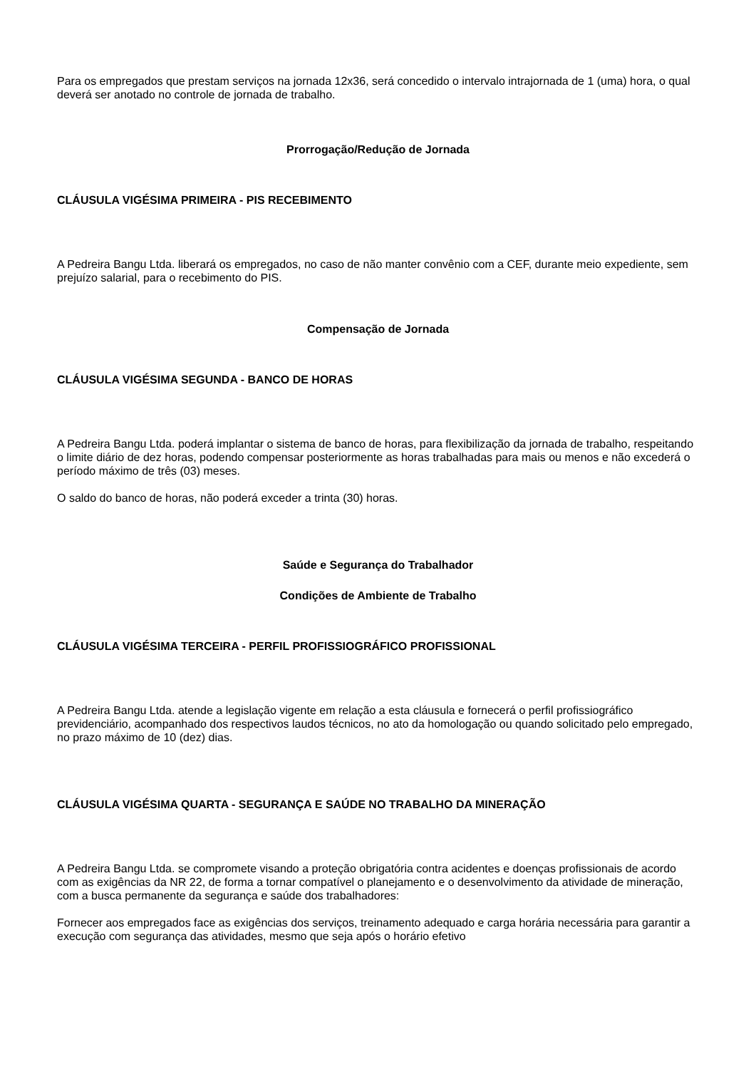Para os empregados que prestam serviços na jornada 12x36, será concedido o intervalo intrajornada de 1 (uma) hora, o qual deverá ser anotado no controle de jornada de trabalho.
Prorrogação/Redução de Jornada
CLÁUSULA VIGÉSIMA PRIMEIRA - PIS RECEBIMENTO
A Pedreira Bangu Ltda. liberará os empregados, no caso de não manter convênio com a CEF, durante meio expediente, sem prejuízo salarial, para o recebimento do PIS.
Compensação de Jornada
CLÁUSULA VIGÉSIMA SEGUNDA - BANCO DE HORAS
A Pedreira Bangu Ltda. poderá implantar o sistema de banco de horas, para flexibilização da jornada de trabalho, respeitando o limite diário de dez horas, podendo compensar posteriormente as horas trabalhadas para mais ou menos e não excederá o período máximo de três (03) meses.
O saldo do banco de horas, não poderá exceder a trinta (30) horas.
Saúde e Segurança do Trabalhador
Condições de Ambiente de Trabalho
CLÁUSULA VIGÉSIMA TERCEIRA - PERFIL PROFISSIOGRÁFICO PROFISSIONAL
A Pedreira Bangu Ltda. atende a legislação vigente em relação a esta cláusula e fornecerá o perfil profissiográfico previdenciário, acompanhado dos respectivos laudos técnicos, no ato da homologação ou quando solicitado pelo empregado, no prazo máximo de 10 (dez) dias.
CLÁUSULA VIGÉSIMA QUARTA - SEGURANÇA E SAÚDE NO TRABALHO DA MINERAÇÃO
A Pedreira Bangu Ltda. se compromete visando a proteção obrigatória contra acidentes e doenças profissionais de acordo com as exigências da NR 22, de forma a tornar compatível o planejamento e o desenvolvimento da atividade de mineração, com a busca permanente da segurança e saúde dos trabalhadores:
Fornecer aos empregados face as exigências dos serviços, treinamento adequado e carga horária necessária para garantir a execução com segurança das atividades, mesmo que seja após o horário efetivo